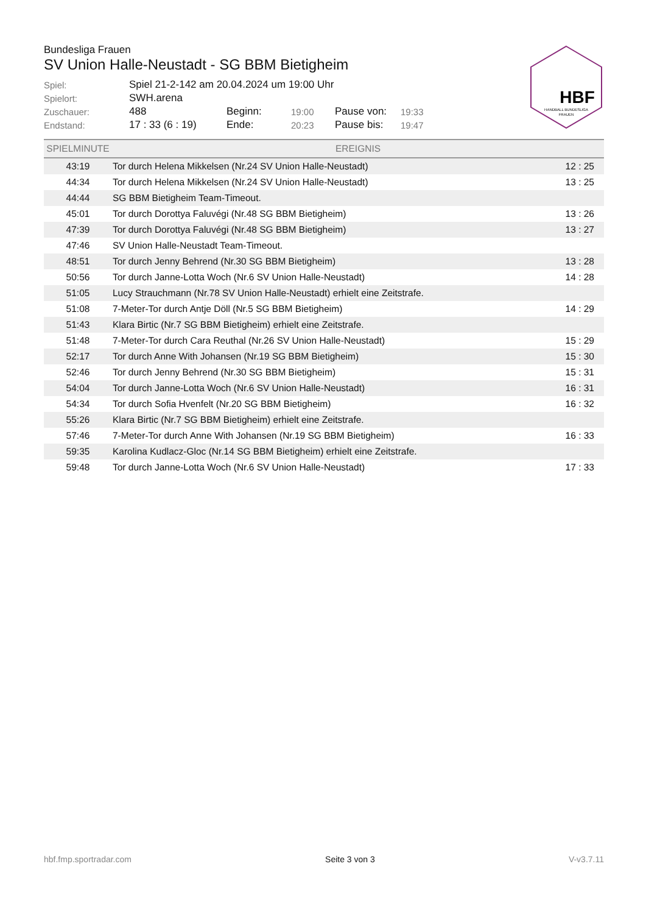Bundesliga Frauen
SV Union Halle-Neustadt - SG BBM Bietigheim
| Spiel: | Spiel 21-2-142 am 20.04.2024 um 19:00 Uhr | | | | |
| Spielort: | SWH.arena | | | | |
| Zuschauer: | 488 | Beginn: | 19:00 | Pause von: | 19:33 |
| Endstand: | 17 : 33 (6 : 19) | Ende: | 20:23 | Pause bis: | 19:47 |
HBF
HANDBALL BUNDESLIGA
FRAUEN
| SPIELMINUTE | EREIGNIS | |
| --- | --- | --- |
| 43:19 | Tor durch Helena Mikkelsen (Nr.24 SV Union Halle-Neustadt) | 12 : 25 |
| 44:34 | Tor durch Helena Mikkelsen (Nr.24 SV Union Halle-Neustadt) | 13 : 25 |
| 44:44 | SG BBM Bietigheim Team-Timeout. | |
| 45:01 | Tor durch Dorottya Faluvégi (Nr.48 SG BBM Bietigheim) | 13 : 26 |
| 47:39 | Tor durch Dorottya Faluvégi (Nr.48 SG BBM Bietigheim) | 13 : 27 |
| 47:46 | SV Union Halle-Neustadt Team-Timeout. | |
| 48:51 | Tor durch Jenny Behrend (Nr.30 SG BBM Bietigheim) | 13 : 28 |
| 50:56 | Tor durch Janne-Lotta Woch (Nr.6 SV Union Halle-Neustadt) | 14 : 28 |
| 51:05 | Lucy Strauchmann (Nr.78 SV Union Halle-Neustadt) erhielt eine Zeitstrafe. | |
| 51:08 | 7-Meter-Tor durch Antje Döll (Nr.5 SG BBM Bietigheim) | 14 : 29 |
| 51:43 | Klara Birtic (Nr.7 SG BBM Bietigheim) erhielt eine Zeitstrafe. | |
| 51:48 | 7-Meter-Tor durch Cara Reuthal (Nr.26 SV Union Halle-Neustadt) | 15 : 29 |
| 52:17 | Tor durch Anne With Johansen (Nr.19 SG BBM Bietigheim) | 15 : 30 |
| 52:46 | Tor durch Jenny Behrend (Nr.30 SG BBM Bietigheim) | 15 : 31 |
| 54:04 | Tor durch Janne-Lotta Woch (Nr.6 SV Union Halle-Neustadt) | 16 : 31 |
| 54:34 | Tor durch Sofia Hvenfelt (Nr.20 SG BBM Bietigheim) | 16 : 32 |
| 55:26 | Klara Birtic (Nr.7 SG BBM Bietigheim) erhielt eine Zeitstrafe. | |
| 57:46 | 7-Meter-Tor durch Anne With Johansen (Nr.19 SG BBM Bietigheim) | 16 : 33 |
| 59:35 | Karolina Kudlacz-Gloc (Nr.14 SG BBM Bietigheim) erhielt eine Zeitstrafe. | |
| 59:48 | Tor durch Janne-Lotta Woch (Nr.6 SV Union Halle-Neustadt) | 17 : 33 |
hbf.fmp.sportradar.com Seite 3 von 3 V-v3.7.11